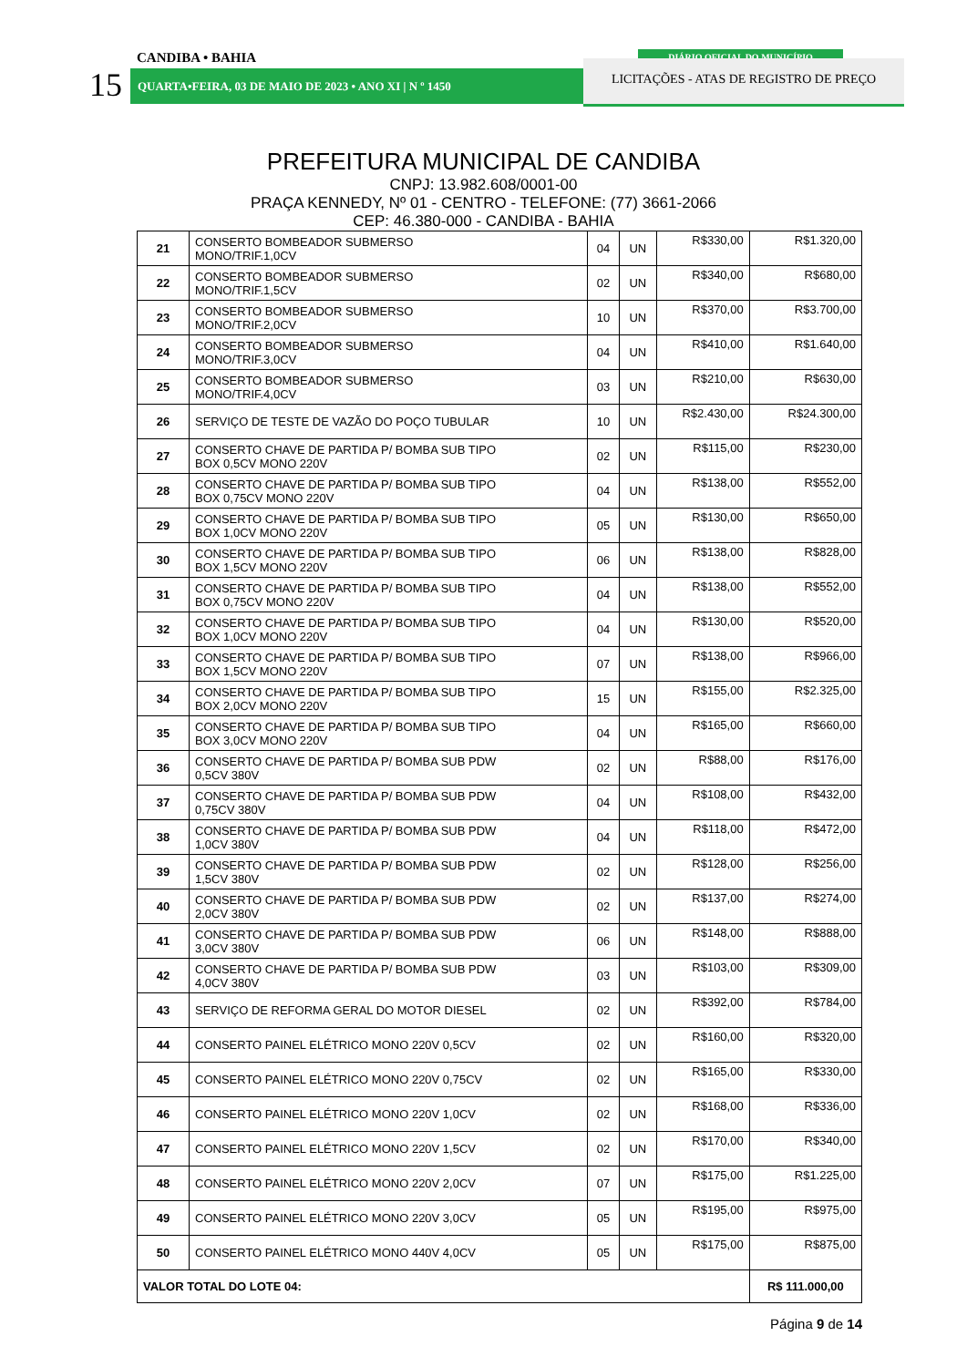CANDIBA • BAHIA DIÁRIO OFICIAL DO MUNICÍPIO
15 QUARTA•FEIRA, 03 DE MAIO DE 2023 • ANO XI | N º 1450
LICITAÇÕES - ATAS DE REGISTRO DE PREÇO
PREFEITURA MUNICIPAL DE CANDIBA
CNPJ: 13.982.608/0001-00
PRAÇA KENNEDY, Nº 01 - CENTRO - TELEFONE: (77) 3661-2066
CEP: 46.380-000 - CANDIBA - BAHIA
| 21 | CONSERTO BOMBEADOR SUBMERSO MONO/TRIF.1,0CV | 04 | UN | R$330,00 | R$1.320,00 |
| 22 | CONSERTO BOMBEADOR SUBMERSO MONO/TRIF.1,5CV | 02 | UN | R$340,00 | R$680,00 |
| 23 | CONSERTO BOMBEADOR SUBMERSO MONO/TRIF.2,0CV | 10 | UN | R$370,00 | R$3.700,00 |
| 24 | CONSERTO BOMBEADOR SUBMERSO MONO/TRIF.3,0CV | 04 | UN | R$410,00 | R$1.640,00 |
| 25 | CONSERTO BOMBEADOR SUBMERSO MONO/TRIF.4,0CV | 03 | UN | R$210,00 | R$630,00 |
| 26 | SERVIÇO DE TESTE DE VAZÃO DO POÇO TUBULAR | 10 | UN | R$2.430,00 | R$24.300,00 |
| 27 | CONSERTO CHAVE DE PARTIDA P/ BOMBA SUB TIPO BOX 0,5CV MONO 220V | 02 | UN | R$115,00 | R$230,00 |
| 28 | CONSERTO CHAVE DE PARTIDA P/ BOMBA SUB TIPO BOX 0,75CV MONO 220V | 04 | UN | R$138,00 | R$552,00 |
| 29 | CONSERTO CHAVE DE PARTIDA P/ BOMBA SUB TIPO BOX 1,0CV MONO 220V | 05 | UN | R$130,00 | R$650,00 |
| 30 | CONSERTO CHAVE DE PARTIDA P/ BOMBA SUB TIPO BOX 1,5CV MONO 220V | 06 | UN | R$138,00 | R$828,00 |
| 31 | CONSERTO CHAVE DE PARTIDA P/ BOMBA SUB TIPO BOX 0,75CV MONO 220V | 04 | UN | R$138,00 | R$552,00 |
| 32 | CONSERTO CHAVE DE PARTIDA P/ BOMBA SUB TIPO BOX 1,0CV MONO 220V | 04 | UN | R$130,00 | R$520,00 |
| 33 | CONSERTO CHAVE DE PARTIDA P/ BOMBA SUB TIPO BOX 1,5CV MONO 220V | 07 | UN | R$138,00 | R$966,00 |
| 34 | CONSERTO CHAVE DE PARTIDA P/ BOMBA SUB TIPO BOX 2,0CV MONO 220V | 15 | UN | R$155,00 | R$2.325,00 |
| 35 | CONSERTO CHAVE DE PARTIDA P/ BOMBA SUB TIPO BOX 3,0CV MONO 220V | 04 | UN | R$165,00 | R$660,00 |
| 36 | CONSERTO CHAVE DE PARTIDA P/ BOMBA SUB PDW 0,5CV 380V | 02 | UN | R$88,00 | R$176,00 |
| 37 | CONSERTO CHAVE DE PARTIDA P/ BOMBA SUB PDW 0,75CV 380V | 04 | UN | R$108,00 | R$432,00 |
| 38 | CONSERTO CHAVE DE PARTIDA P/ BOMBA SUB PDW 1,0CV 380V | 04 | UN | R$118,00 | R$472,00 |
| 39 | CONSERTO CHAVE DE PARTIDA P/ BOMBA SUB PDW 1,5CV 380V | 02 | UN | R$128,00 | R$256,00 |
| 40 | CONSERTO CHAVE DE PARTIDA P/ BOMBA SUB PDW 2,0CV 380V | 02 | UN | R$137,00 | R$274,00 |
| 41 | CONSERTO CHAVE DE PARTIDA P/ BOMBA SUB PDW 3,0CV 380V | 06 | UN | R$148,00 | R$888,00 |
| 42 | CONSERTO CHAVE DE PARTIDA P/ BOMBA SUB PDW 4,0CV 380V | 03 | UN | R$103,00 | R$309,00 |
| 43 | SERVIÇO DE REFORMA GERAL DO MOTOR DIESEL | 02 | UN | R$392,00 | R$784,00 |
| 44 | CONSERTO PAINEL ELÉTRICO MONO 220V 0,5CV | 02 | UN | R$160,00 | R$320,00 |
| 45 | CONSERTO PAINEL ELÉTRICO MONO 220V 0,75CV | 02 | UN | R$165,00 | R$330,00 |
| 46 | CONSERTO PAINEL ELÉTRICO MONO 220V 1,0CV | 02 | UN | R$168,00 | R$336,00 |
| 47 | CONSERTO PAINEL ELÉTRICO MONO 220V 1,5CV | 02 | UN | R$170,00 | R$340,00 |
| 48 | CONSERTO PAINEL ELÉTRICO MONO 220V 2,0CV | 07 | UN | R$175,00 | R$1.225,00 |
| 49 | CONSERTO PAINEL ELÉTRICO MONO 220V 3,0CV | 05 | UN | R$195,00 | R$975,00 |
| 50 | CONSERTO PAINEL ELÉTRICO MONO 440V 4,0CV | 05 | UN | R$175,00 | R$875,00 |
| VALOR TOTAL DO LOTE 04: | | | | | R$ 111.000,00 |
Página 9 de 14